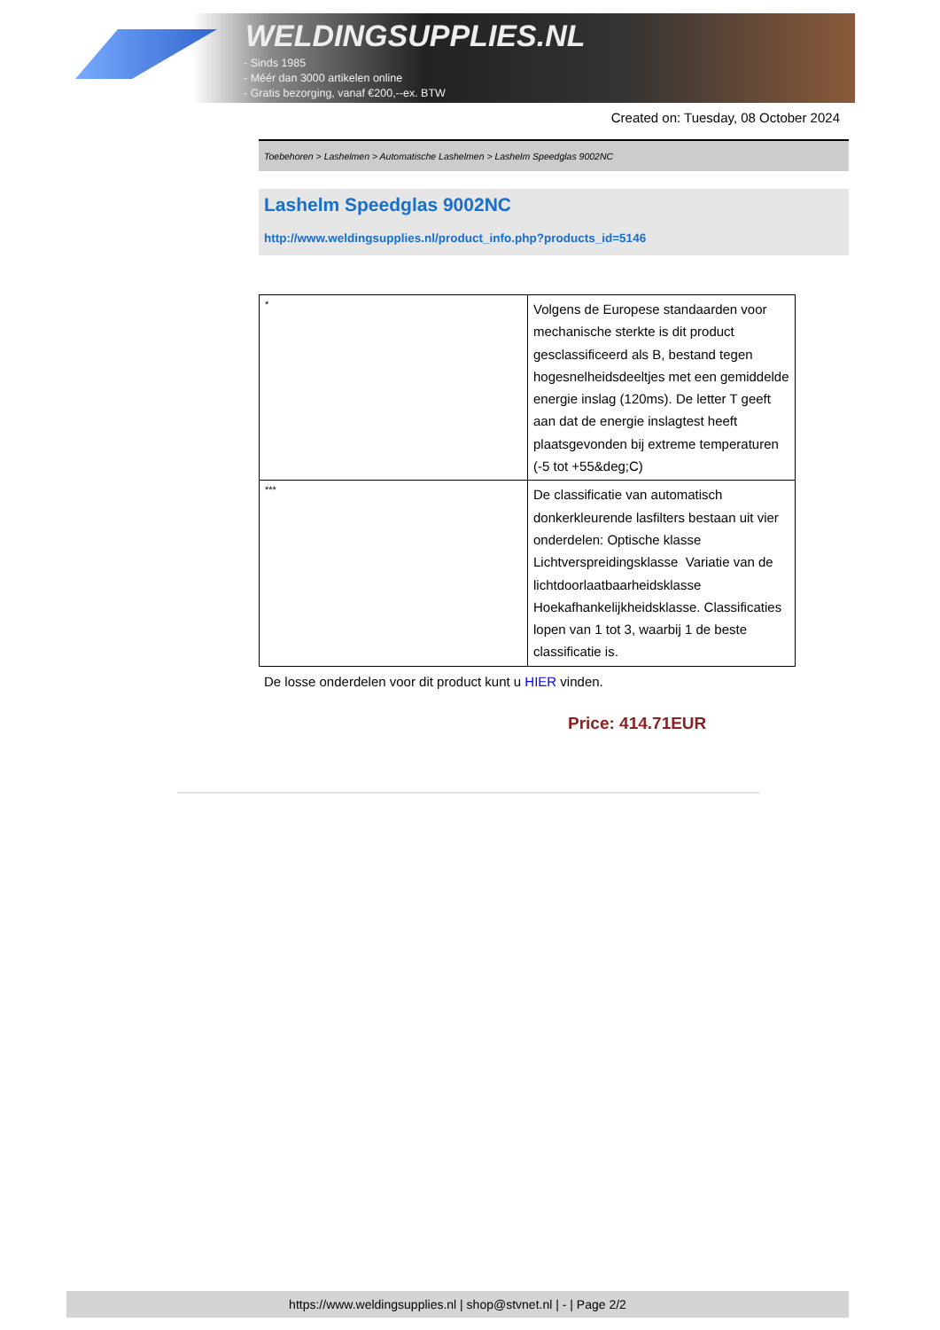WELDINGSUPPLIES.NL
- Sinds 1985
- Méér dan 3000 artikelen online
- Gratis bezorging, vanaf €200,--ex. BTW
Created on: Tuesday, 08 October 2024
Toebehoren > Lashelmen > Automatische Lashelmen > Lashelm Speedglas 9002NC
Lashelm Speedglas 9002NC
http://www.weldingsupplies.nl/product_info.php?products_id=5146
| * | Volgens de Europese standaarden voor mechanische sterkte is dit product gesclassificeerd als B, bestand tegen hogesnelheidsdeeltjes met een gemiddelde energie inslag (120ms). De letter T geeft aan dat de energie inslagtest heeft plaatsgevonden bij extreme temperaturen (-5 tot +55&deg;C) |
| *** | De classificatie van automatisch donkerkleurende lasfilters bestaan uit vier onderdelen: Optische klasse Lichtverspreidingsklasse Variatie van de lichtdoorlaatbaarheidsklasse Hoekafhankelijkheidsklasse. Classificaties lopen van 1 tot 3, waarbij 1 de beste classificatie is. |
De losse onderdelen voor dit product kunt u HIER vinden.
Price: 414.71EUR
https://www.weldingsupplies.nl | shop@stvnet.nl | - | Page 2/2